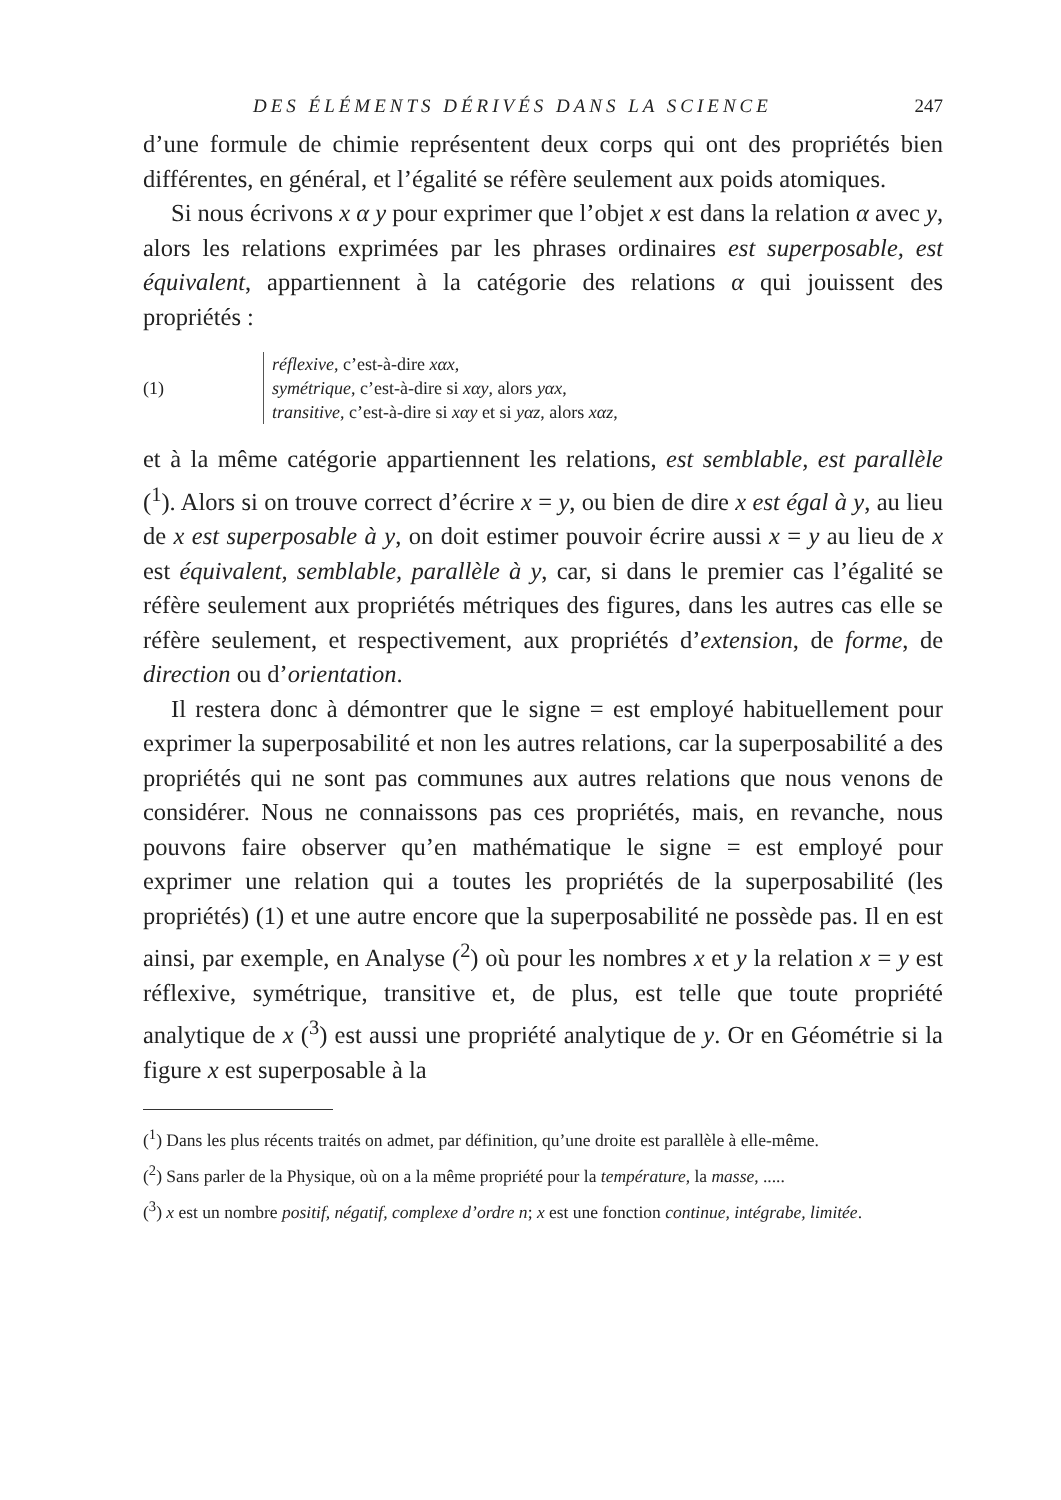DES ÉLÉMENTS DÉRIVÉS DANS LA SCIENCE 247
d’une formule de chimie représentent deux corps qui ont des propriétés bien différentes, en général, et l’égalité se réfère seulement aux poids atomiques.
Si nous écrivons x α y pour exprimer que l’objet x est dans la relation α avec y, alors les relations exprimées par les phrases ordinaires est superposable, est équivalent, appartiennent à la catégorie des relations α qui jouissent des propriétés :
(1)
réflexive, c’est-à-dire xαx,
symétrique, c’est-à-dire si xαy, alors yαx,
transitive, c’est-à-dire si xαy et si yαz, alors xαz,
et à la même catégorie appartiennent les relations, est semblable, est parallèle (<sup>1</sup>). Alors si on trouve correct d’écrire x = y, ou bien de dire x est égal à y, au lieu de x est superposable à y, on doit estimer pouvoir écrire aussi x = y au lieu de x est équivalent, semblable, parallèle à y, car, si dans le premier cas l’égalité se réfère seulement aux propriétés métriques des figures, dans les autres cas elle se réfère seulement, et respectivement, aux propriétés d’extension, de forme, de direction ou d’orientation.
Il restera donc à démontrer que le signe = est employé habituellement pour exprimer la superposabilité et non les autres relations, car la superposabilité a des propriétés qui ne sont pas communes aux autres relations que nous venons de considérer. Nous ne connaissons pas ces propriétés, mais, en revanche, nous pouvons faire observer qu’en mathématique le signe = est employé pour exprimer une relation qui a toutes les propriétés de la superposabilité (les propriétés) (1) et une autre encore que la superposabilité ne possède pas. Il en est ainsi, par exemple, en Analyse (<sup>2</sup>) où pour les nombres x et y la relation x = y est réflexive, symétrique, transitive et, de plus, est telle que toute propriété analytique de x (<sup>3</sup>) est aussi une propriété analytique de y. Or en Géométrie si la figure x est superposable à la
(<sup>1</sup>) Dans les plus récents traités on admet, par définition, qu’une droite est parallèle à elle-même.
(<sup>2</sup>) Sans parler de la Physique, où on a la même propriété pour la température, la masse, .....
(<sup>3</sup>) x est un nombre positif, négatif, complexe d’ordre n; x est une fonction continue, intégrabe, limitée.